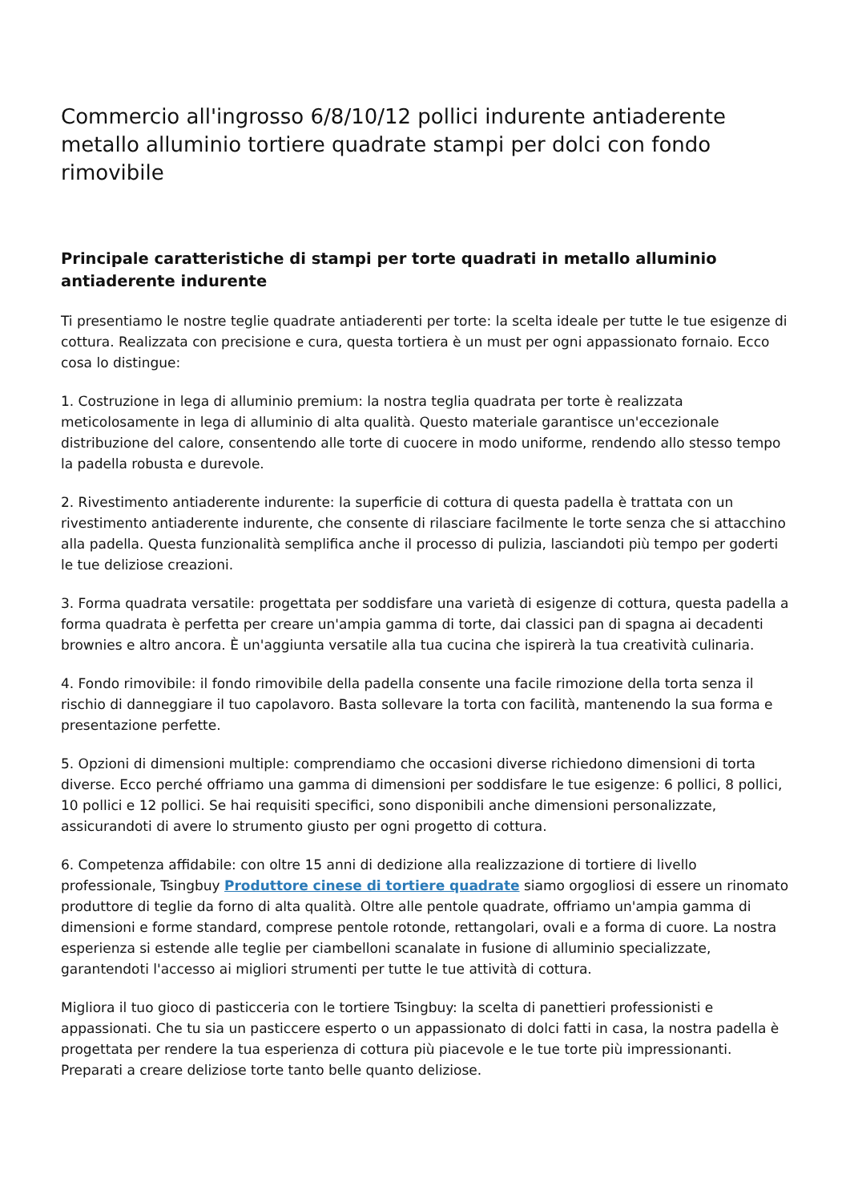Commercio all'ingrosso 6/8/10/12 pollici indurente antiaderente metallo alluminio tortiere quadrate stampi per dolci con fondo rimovibile
Principale caratteristiche di stampi per torte quadrati in metallo alluminio antiaderente indurente
Ti presentiamo le nostre teglie quadrate antiaderenti per torte: la scelta ideale per tutte le tue esigenze di cottura. Realizzata con precisione e cura, questa tortiera è un must per ogni appassionato fornaio. Ecco cosa lo distingue:
1. Costruzione in lega di alluminio premium: la nostra teglia quadrata per torte è realizzata meticolosamente in lega di alluminio di alta qualità. Questo materiale garantisce un'eccezionale distribuzione del calore, consentendo alle torte di cuocere in modo uniforme, rendendo allo stesso tempo la padella robusta e durevole.
2. Rivestimento antiaderente indurente: la superficie di cottura di questa padella è trattata con un rivestimento antiaderente indurente, che consente di rilasciare facilmente le torte senza che si attacchino alla padella. Questa funzionalità semplifica anche il processo di pulizia, lasciandoti più tempo per goderti le tue deliziose creazioni.
3. Forma quadrata versatile: progettata per soddisfare una varietà di esigenze di cottura, questa padella a forma quadrata è perfetta per creare un'ampia gamma di torte, dai classici pan di spagna ai decadenti brownies e altro ancora. È un'aggiunta versatile alla tua cucina che ispirerà la tua creatività culinaria.
4. Fondo rimovibile: il fondo rimovibile della padella consente una facile rimozione della torta senza il rischio di danneggiare il tuo capolavoro. Basta sollevare la torta con facilità, mantenendo la sua forma e presentazione perfette.
5. Opzioni di dimensioni multiple: comprendiamo che occasioni diverse richiedono dimensioni di torta diverse. Ecco perché offriamo una gamma di dimensioni per soddisfare le tue esigenze: 6 pollici, 8 pollici, 10 pollici e 12 pollici. Se hai requisiti specifici, sono disponibili anche dimensioni personalizzate, assicurandoti di avere lo strumento giusto per ogni progetto di cottura.
6. Competenza affidabile: con oltre 15 anni di dedizione alla realizzazione di tortiere di livello professionale, Tsingbuy Produttore cinese di tortiere quadrate siamo orgogliosi di essere un rinomato produttore di teglie da forno di alta qualità. Oltre alle pentole quadrate, offriamo un'ampia gamma di dimensioni e forme standard, comprese pentole rotonde, rettangolari, ovali e a forma di cuore. La nostra esperienza si estende alle teglie per ciambelloni scanalate in fusione di alluminio specializzate, garantendoti l'accesso ai migliori strumenti per tutte le tue attività di cottura.
Migliora il tuo gioco di pasticceria con le tortiere Tsingbuy: la scelta di panettieri professionisti e appassionati. Che tu sia un pasticcere esperto o un appassionato di dolci fatti in casa, la nostra padella è progettata per rendere la tua esperienza di cottura più piacevole e le tue torte più impressionanti. Preparati a creare deliziose torte tanto belle quanto deliziose.